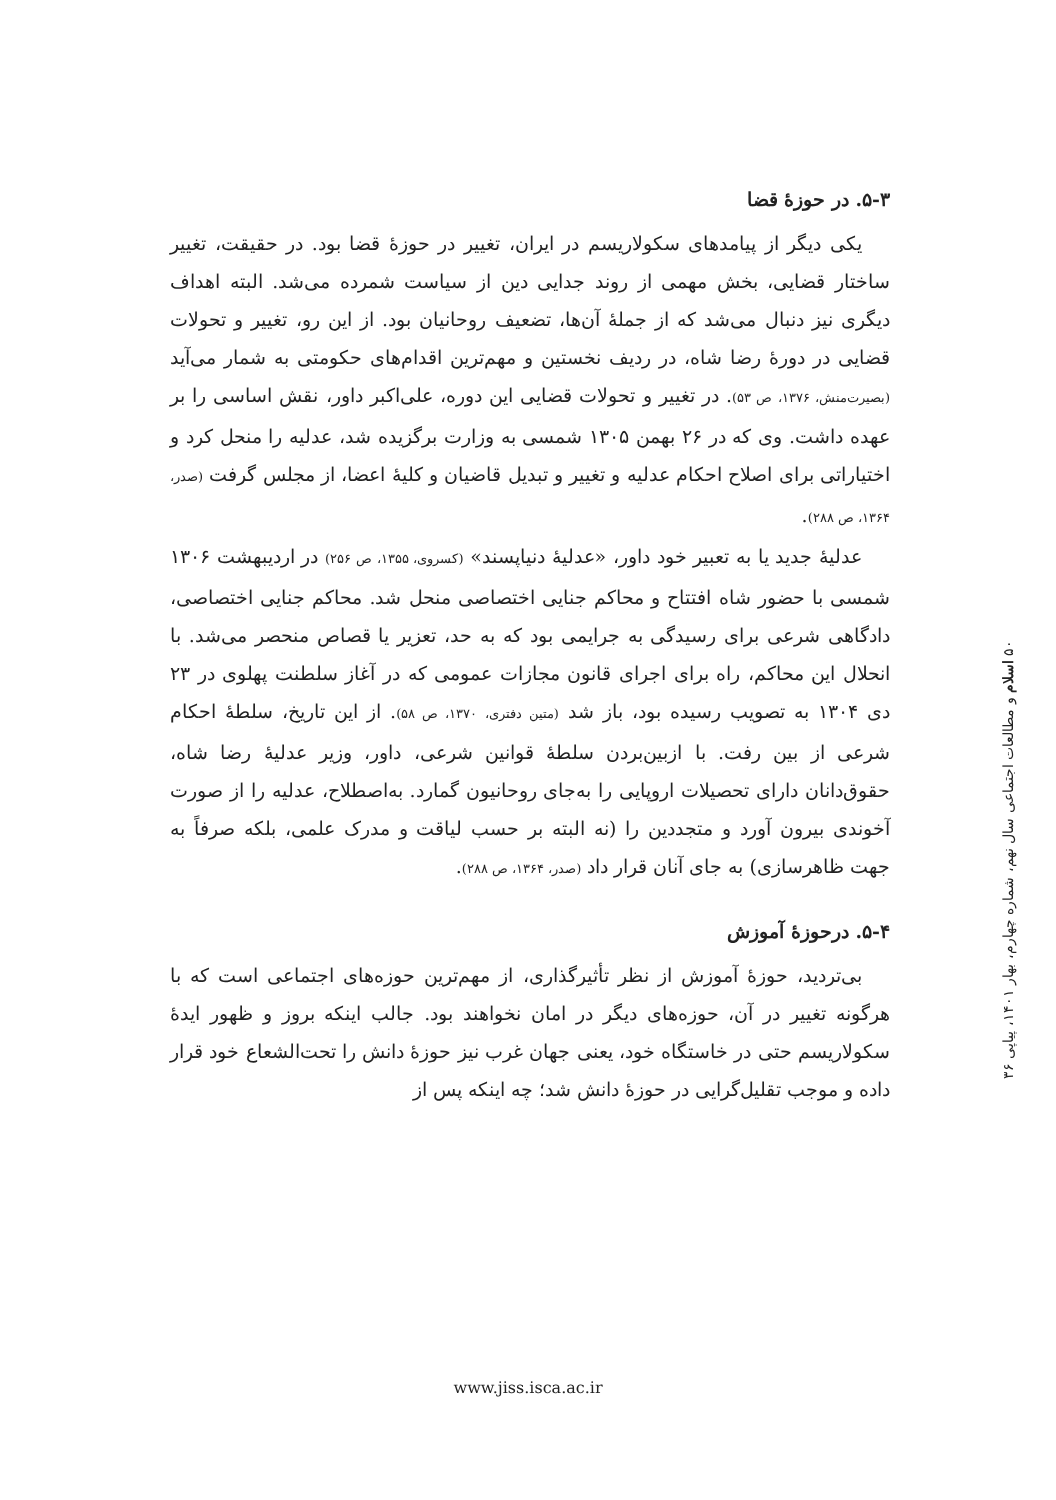۵-۳. در حوزهٔ قضا
یکی دیگر از پیامدهای سکولاریسم در ایران، تغییر در حوزهٔ قضا بود. در حقیقت، تغییر ساختار قضایی، بخش مهمی از روند جدایی دین از سیاست شمرده می‌شد. البته اهداف دیگری نیز دنبال می‌شد که از جملهٔ آن‌ها، تضعیف روحانیان بود. از این رو، تغییر و تحولات قضایی در دورهٔ رضا شاه، در ردیف نخستین و مهم‌ترین اقدام‌های حکومتی به شمار می‌آید (بصیرت‌منش، ۱۳۷۶، ص ۵۳). در تغییر و تحولات قضایی این دوره، علی‌اکبر داور، نقش اساسی را بر عهده داشت. وی که در ۲۶ بهمن ۱۳۰۵ شمسی به وزارت برگزیده شد، عدلیه را منحل کرد و اختیاراتی برای اصلاح احکام عدلیه و تغییر و تبدیل قاضیان و کلیهٔ اعضا، از مجلس گرفت (صدر، ۱۳۶۴، ص ۲۸۸).
عدلیهٔ جدید یا به تعبیر خود داور، «عدلیهٔ دنیاپسند» (کسروی، ۱۳۵۵، ص ۲۵۶) در اردیبهشت ۱۳۰۶ شمسی با حضور شاه افتتاح و محاکم جنایی اختصاصی منحل شد. محاکم جنایی اختصاصی، دادگاهی شرعی برای رسیدگی به جرایمی بود که به حد، تعزیر یا قصاص منحصر می‌شد. با انحلال این محاکم، راه برای اجرای قانون مجازات عمومی که در آغاز سلطنت پهلوی در ۲۳ دی ۱۳۰۴ به تصویب رسیده بود، باز شد (متین دفتری، ۱۳۷۰، ص ۵۸). از این تاریخ، سلطهٔ احکام شرعی از بین رفت. با ازبین‌بردن سلطهٔ قوانین شرعی، داور، وزیر عدلیهٔ رضا شاه، حقوق‌دانان دارای تحصیلات اروپایی را به‌جای روحانیون گمارد. به‌اصطلاح، عدلیه را از صورت آخوندی بیرون آورد و متجددین را (نه البته بر حسب لیاقت و مدرک علمی، بلکه صرفاً به جهت ظاهرسازی) به جای آنان قرار داد (صدر، ۱۳۶۴، ص ۲۸۸).
۵-۴. درحوزهٔ آموزش
بی‌تردید، حوزهٔ آموزش از نظر تأثیرگذاری، از مهم‌ترین حوزه‌های اجتماعی است که با هرگونه تغییر در آن، حوزه‌های دیگر در امان نخواهند بود. جالب اینکه بروز و ظهور ایدهٔ سکولاریسم حتی در خاستگاه خود، یعنی جهان غرب نیز حوزهٔ دانش را تحت‌الشعاع خود قرار داده و موجب تقلیل‌گرایی در حوزهٔ دانش شد؛ چه اینکه پس از
۵۰ اسلام و مطالعات اجتماعی سال نهم، شماره چهارم، بهار ۱۴۰۱، پیاپی ۳۶
www.jiss.isca.ac.ir